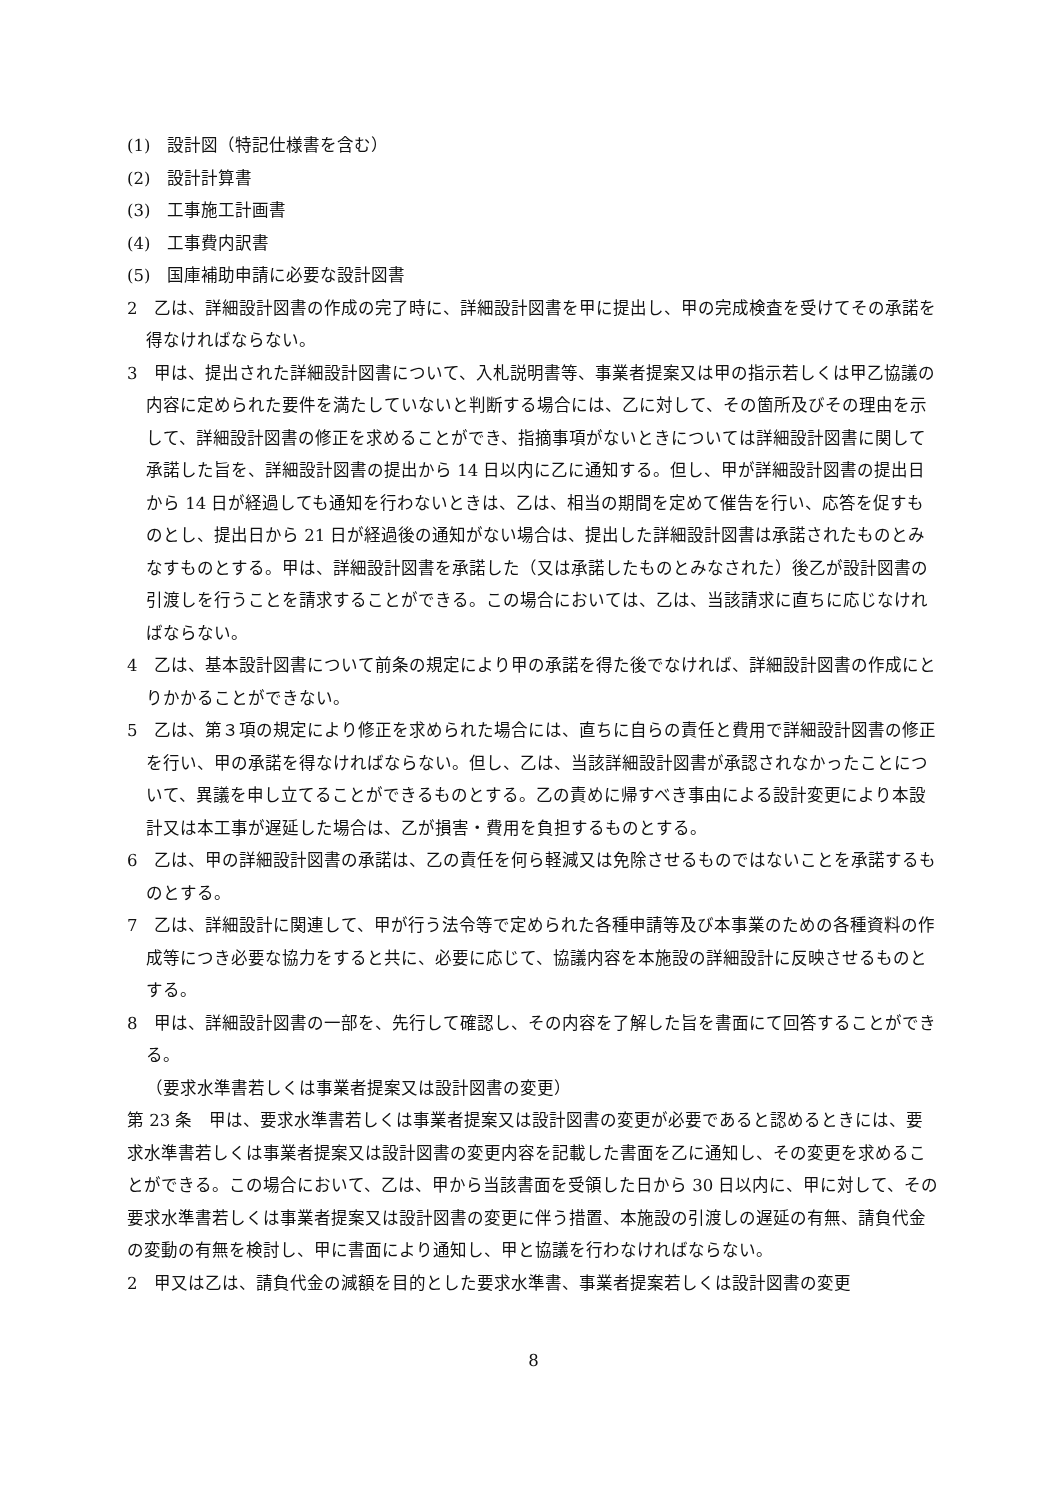(1)　設計図（特記仕様書を含む）
(2)　設計計算書
(3)　工事施工計画書
(4)　工事費内訳書
(5)　国庫補助申請に必要な設計図書
2　乙は、詳細設計図書の作成の完了時に、詳細設計図書を甲に提出し、甲の完成検査を受けてその承諾を得なければならない。
3　甲は、提出された詳細設計図書について、入札説明書等、事業者提案又は甲の指示若しくは甲乙協議の内容に定められた要件を満たしていないと判断する場合には、乙に対して、その箇所及びその理由を示して、詳細設計図書の修正を求めることができ、指摘事項がないときについては詳細設計図書に関して承諾した旨を、詳細設計図書の提出から 14 日以内に乙に通知する。但し、甲が詳細設計図書の提出日から 14 日が経過しても通知を行わないときは、乙は、相当の期間を定めて催告を行い、応答を促すものとし、提出日から 21 日が経過後の通知がない場合は、提出した詳細設計図書は承諾されたものとみなすものとする。甲は、詳細設計図書を承諾した（又は承諾したものとみなされた）後乙が設計図書の引渡しを行うことを請求することができる。この場合においては、乙は、当該請求に直ちに応じなければならない。
4　乙は、基本設計図書について前条の規定により甲の承諾を得た後でなければ、詳細設計図書の作成にとりかかることができない。
5　乙は、第３項の規定により修正を求められた場合には、直ちに自らの責任と費用で詳細設計図書の修正を行い、甲の承諾を得なければならない。但し、乙は、当該詳細設計図書が承認されなかったことについて、異議を申し立てることができるものとする。乙の責めに帰すべき事由による設計変更により本設計又は本工事が遅延した場合は、乙が損害・費用を負担するものとする。
6　乙は、甲の詳細設計図書の承諾は、乙の責任を何ら軽減又は免除させるものではないことを承諾するものとする。
7　乙は、詳細設計に関連して、甲が行う法令等で定められた各種申請等及び本事業のための各種資料の作成等につき必要な協力をすると共に、必要に応じて、協議内容を本施設の詳細設計に反映させるものとする。
8　甲は、詳細設計図書の一部を、先行して確認し、その内容を了解した旨を書面にて回答することができる。
（要求水準書若しくは事業者提案又は設計図書の変更）
第 23 条　甲は、要求水準書若しくは事業者提案又は設計図書の変更が必要であると認めるときには、要求水準書若しくは事業者提案又は設計図書の変更内容を記載した書面を乙に通知し、その変更を求めることができる。この場合において、乙は、甲から当該書面を受領した日から 30 日以内に、甲に対して、その要求水準書若しくは事業者提案又は設計図書の変更に伴う措置、本施設の引渡しの遅延の有無、請負代金の変動の有無を検討し、甲に書面により通知し、甲と協議を行わなければならない。
2　甲又は乙は、請負代金の減額を目的とした要求水準書、事業者提案若しくは設計図書の変更
8